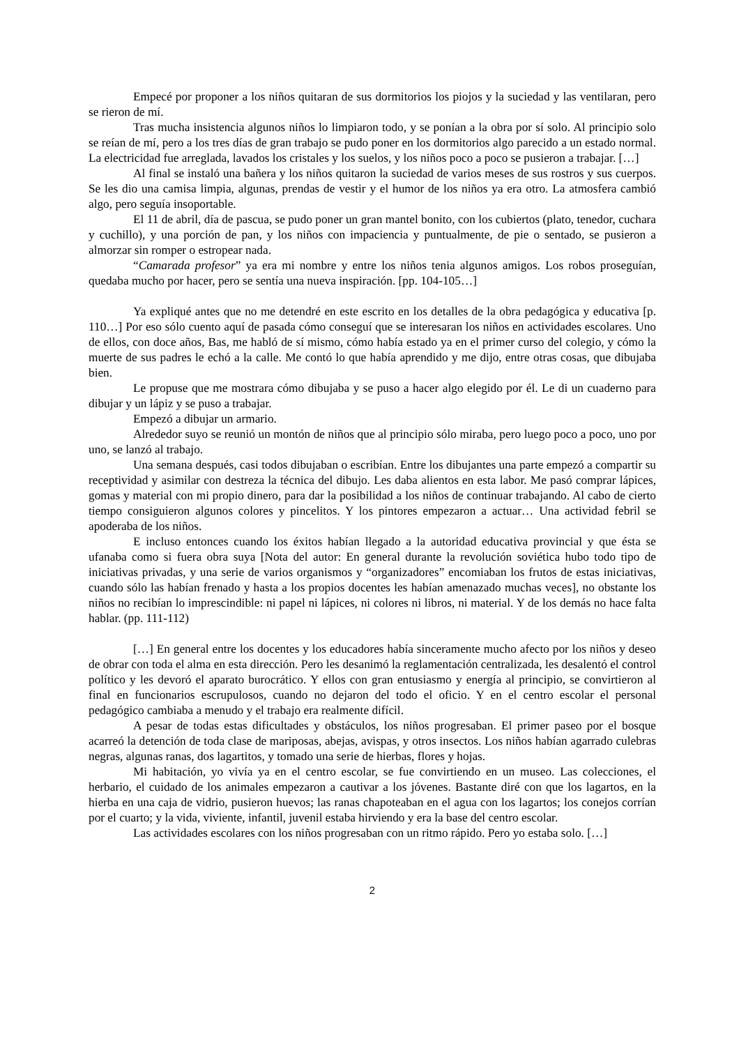Empecé por proponer a los niños quitaran de sus dormitorios los piojos y la suciedad y las ventilaran, pero se rieron de mí.
Tras mucha insistencia algunos niños lo limpiaron todo, y se ponían a la obra por sí solo. Al principio solo se reían de mí, pero a los tres días de gran trabajo se pudo poner en los dormitorios algo parecido a un estado normal. La electricidad fue arreglada, lavados los cristales y los suelos, y los niños poco a poco se pusieron a trabajar. […]
Al final se instaló una bañera y los niños quitaron la suciedad de varios meses de sus rostros y sus cuerpos. Se les dio una camisa limpia, algunas, prendas de vestir y el humor de los niños ya era otro. La atmosfera cambió algo, pero seguía insoportable.
El 11 de abril, día de pascua, se pudo poner un gran mantel bonito, con los cubiertos (plato, tenedor, cuchara y cuchillo), y una porción de pan, y los niños con impaciencia y puntualmente, de pie o sentado, se pusieron a almorzar sin romper o estropear nada.
“Camarada profesor” ya era mi nombre y entre los niños tenia algunos amigos. Los robos proseguían, quedaba mucho por hacer, pero se sentía una nueva inspiración. [pp. 104-105…]
Ya expliqué antes que no me detendré en este escrito en los detalles de la obra pedagógica y educativa [p. 110…] Por eso sólo cuento aquí de pasada cómo conseguí que se interesaran los niños en actividades escolares. Uno de ellos, con doce años, Bas, me habló de sí mismo, cómo había estado ya en el primer curso del colegio, y cómo la muerte de sus padres le echó a la calle. Me contó lo que había aprendido y me dijo, entre otras cosas, que dibujaba bien.
Le propuse que me mostrara cómo dibujaba y se puso a hacer algo elegido por él. Le di un cuaderno para dibujar y un lápiz y se puso a trabajar.
Empezó a dibujar un armario.
Alrededor suyo se reunió un montón de niños que al principio sólo miraba, pero luego poco a poco, uno por uno, se lanzó al trabajo.
Una semana después, casi todos dibujaban o escribían. Entre los dibujantes una parte empezó a compartir su receptividad y asimilar con destreza la técnica del dibujo. Les daba alientos en esta labor. Me pasó comprar lápices, gomas y material con mi propio dinero, para dar la posibilidad a los niños de continuar trabajando. Al cabo de cierto tiempo consiguieron algunos colores y pincelitos. Y los pintores empezaron a actuar… Una actividad febril se apoderaba de los niños.
E incluso entonces cuando los éxitos habían llegado a la autoridad educativa provincial y que ésta se ufanaba como si fuera obra suya [Nota del autor: En general durante la revolución soviética hubo todo tipo de iniciativas privadas, y una serie de varios organismos y “organizadores” encomiaban los frutos de estas iniciativas, cuando sólo las habían frenado y hasta a los propios docentes les habían amenazado muchas veces], no obstante los niños no recibían lo imprescindible: ni papel ni lápices, ni colores ni libros, ni material. Y de los demás no hace falta hablar. (pp. 111-112)
[…] En general entre los docentes y los educadores había sinceramente mucho afecto por los niños y deseo de obrar con toda el alma en esta dirección. Pero les desanimó la reglamentación centralizada, les desalentó el control político y les devoró el aparato burocrático. Y ellos con gran entusiasmo y energía al principio, se convirtieron al final en funcionarios escrupulosos, cuando no dejaron del todo el oficio. Y en el centro escolar el personal pedagógico cambiaba a menudo y el trabajo era realmente difícil.
A pesar de todas estas dificultades y obstáculos, los niños progresaban. El primer paseo por el bosque acarreó la detención de toda clase de mariposas, abejas, avispas, y otros insectos. Los niños habían agarrado culebras negras, algunas ranas, dos lagartitos, y tomado una serie de hierbas, flores y hojas.
Mi habitación, yo vivía ya en el centro escolar, se fue convirtiendo en un museo. Las colecciones, el herbario, el cuidado de los animales empezaron a cautivar a los jóvenes. Bastante diré con que los lagartos, en la hierba en una caja de vidrio, pusieron huevos; las ranas chapoteaban en el agua con los lagartos; los conejos corrían por el cuarto; y la vida, viviente, infantil, juvenil estaba hirviendo y era la base del centro escolar.
Las actividades escolares con los niños progresaban con un ritmo rápido. Pero yo estaba solo. […]
2